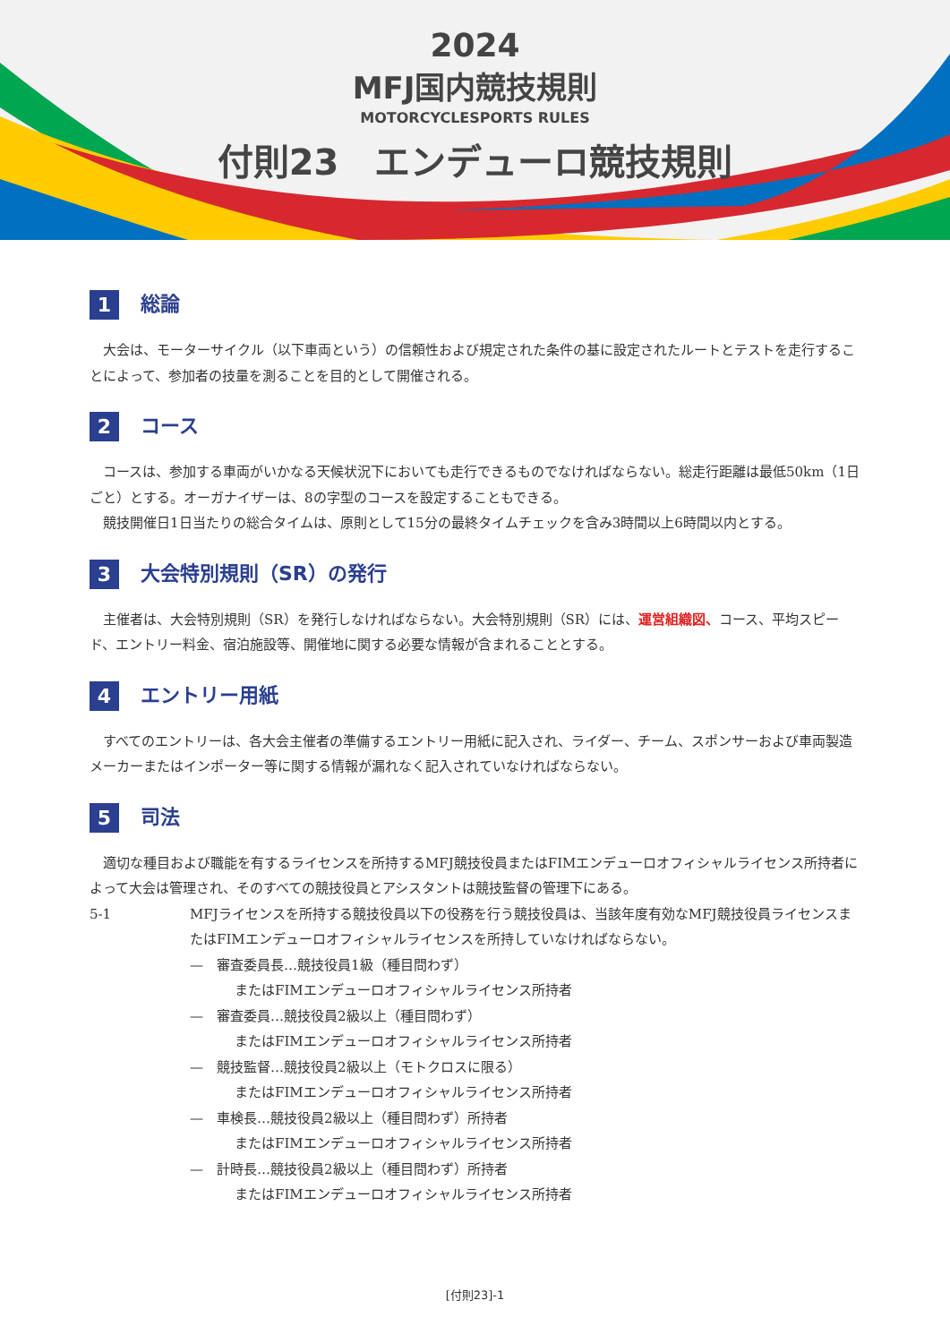2024
MFJ国内競技規則
MOTORCYCLESPORTS RULES
付則23　エンデューロ競技規則
1 総論
大会は、モーターサイクル（以下車両という）の信頼性および規定された条件の基に設定されたルートとテストを走行することによって、参加者の技量を測ることを目的として開催される。
2 コース
コースは、参加する車両がいかなる天候状況下においても走行できるものでなければならない。総走行距離は最低50km（1日ごと）とする。オーガナイザーは、8の字型のコースを設定することもできる。
競技開催日1日当たりの総合タイムは、原則として15分の最終タイムチェックを含み3時間以上6時間以内とする。
3 大会特別規則（SR）の発行
主催者は、大会特別規則（SR）を発行しなければならない。大会特別規則（SR）には、運営組織図、コース、平均スピード、エントリー料金、宿泊施設等、開催地に関する必要な情報が含まれることとする。
4 エントリー用紙
すべてのエントリーは、各大会主催者の準備するエントリー用紙に記入され、ライダー、チーム、スポンサーおよび車両製造メーカーまたはインポーター等に関する情報が漏れなく記入されていなければならない。
5 司法
適切な種目および職能を有するライセンスを所持するMFJ競技役員またはFIMエンデューロオフィシャルライセンス所持者によって大会は管理され、そのすべての競技役員とアシスタントは競技監督の管理下にある。
5-1 MFJライセンスを所持する競技役員以下の役務を行う競技役員は、当該年度有効なMFJ競技役員ライセンスまたはFIMエンデューロオフィシャルライセンスを所持していなければならない。
—　審査委員長…競技役員1級（種目問わず）
またはFIMエンデューロオフィシャルライセンス所持者
—　審査委員…競技役員2級以上（種目問わず）
またはFIMエンデューロオフィシャルライセンス所持者
—　競技監督…競技役員2級以上（モトクロスに限る）
またはFIMエンデューロオフィシャルライセンス所持者
—　車検長…競技役員2級以上（種目問わず）所持者
またはFIMエンデューロオフィシャルライセンス所持者
—　計時長…競技役員2級以上（種目問わず）所持者
またはFIMエンデューロオフィシャルライセンス所持者
[付則23]-1